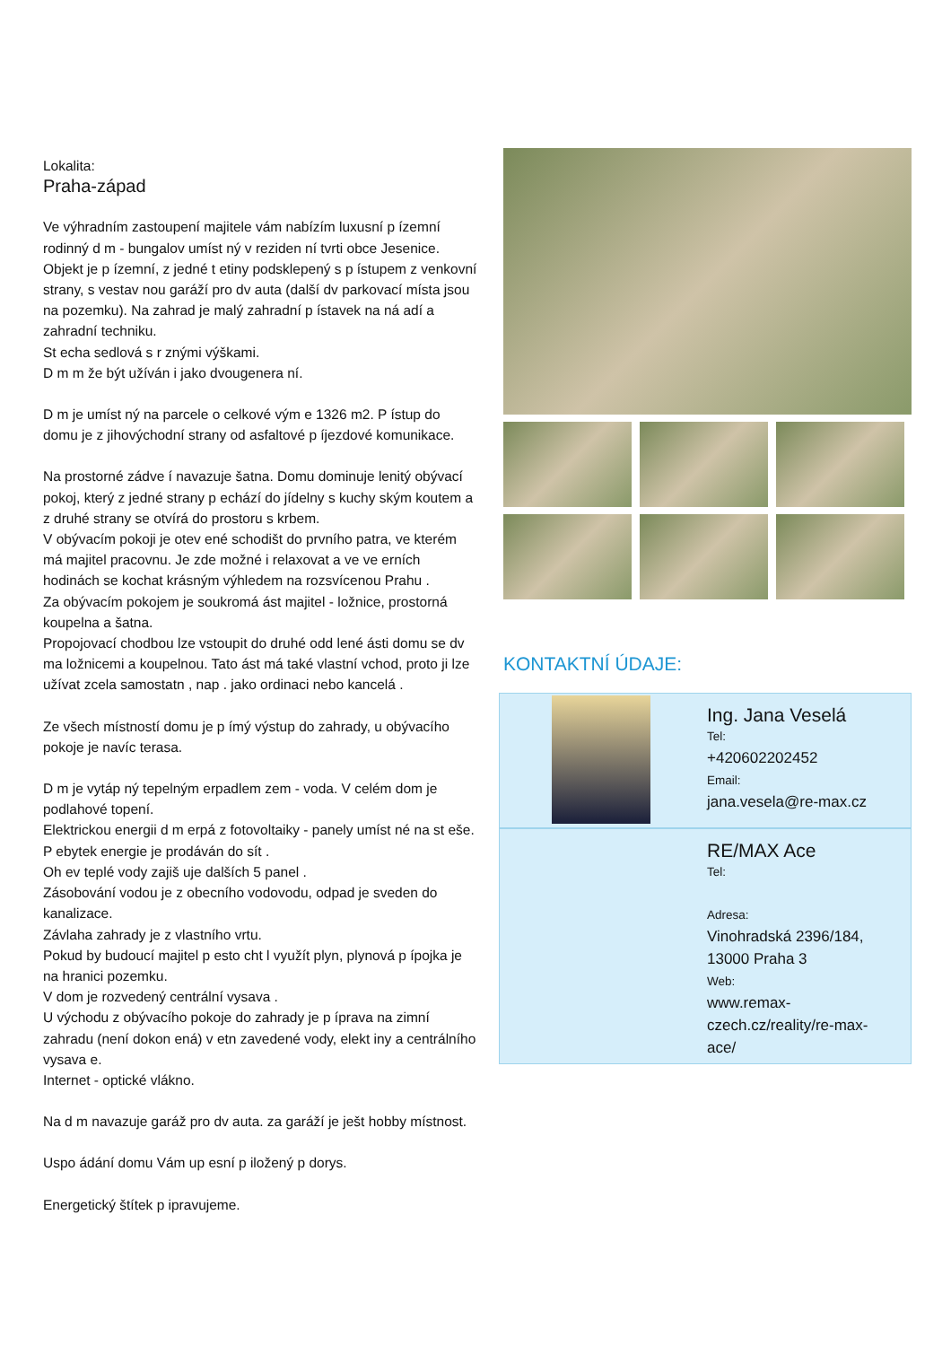Lokalita:
Praha-západ
Ve výhradním zastoupení majitele vám nabízím luxusní p ízemní rodinný d m - bungalov umíst ný v reziden ní tvrti obce Jesenice. Objekt je p ízemní, z jedné t etiny podsklepený s p ístupem z venkovní strany, s vestav nou garáží pro dv auta (další dv parkovací místa jsou na pozemku). Na zahrad je malý zahradní p ístavek na ná adí a zahradní techniku.
St echa sedlová s r znými výškami.
D m m že být užíván i jako dvougenera ní.
D m je umíst ný na parcele o celkové vým e 1326 m2. P ístup do domu je z jihovýchodní strany od asfaltové p íjezdové komunikace.
Na prostorné zádve í navazuje šatna. Domu dominuje lenitý obývací pokoj, který z jedné strany p echází do jídelny s kuchy ským koutem a z druhé strany se otvírá do prostoru s krbem.
V obývacím pokoji je otev ené schodišt do prvního patra, ve kterém má majitel pracovnu. Je zde možné i relaxovat a ve ve erních hodinách se kochat krásným výhledem na rozsvícenou Prahu .
Za obývacím pokojem je soukromá ást majitel - ložnice, prostorná koupelna a šatna.
Propojovací chodbou lze vstoupit do druhé odd lené ásti domu se dv ma ložnicemi a koupelnou. Tato ást má také vlastní vchod, proto ji lze užívat zcela samostatn , nap . jako ordinaci nebo kancelá .
Ze všech místností domu je p ímý výstup do zahrady, u obývacího pokoje je navíc terasa.
D m je vytáp ný tepelným erpadlem zem - voda. V celém dom je podlahové topení.
Elektrickou energii d m erpá z fotovoltaiky - panely umíst né na st eše. P ebytek energie je prodáván do sít .
Oh ev teplé vody zajiš uje dalších 5 panel .
Zásobování vodou je z obecního vodovodu, odpad je sveden do kanalizace.
Závlaha zahrady je z vlastního vrtu.
Pokud by budoucí majitel p esto cht l využít plyn, plynová p ípojka je na hranici pozemku.
V dom je rozvedený centrální vysava .
U východu z obývacího pokoje do zahrady je p íprava na zimní zahradu (není dokon ená) v etn zavedené vody, elekt iny a centrálního vysava e.
Internet - optické vlákno.
Na d m navazuje garáž pro dv auta. za garáží je ješt hobby místnost.
Uspo ádání domu Vám up esní p iložený p dorys.
Energetický štítek p ipravujeme.
KONTAKTNÍ ÚDAJE:
Ing. Jana Veselá
Tel:
+420602202452
Email:
jana.vesela@re-max.cz
RE/MAX Ace
Tel:
Adresa:
Vinohradská 2396/184, 13000 Praha 3
Web:
www.remax-czech.cz/reality/re-max-ace/